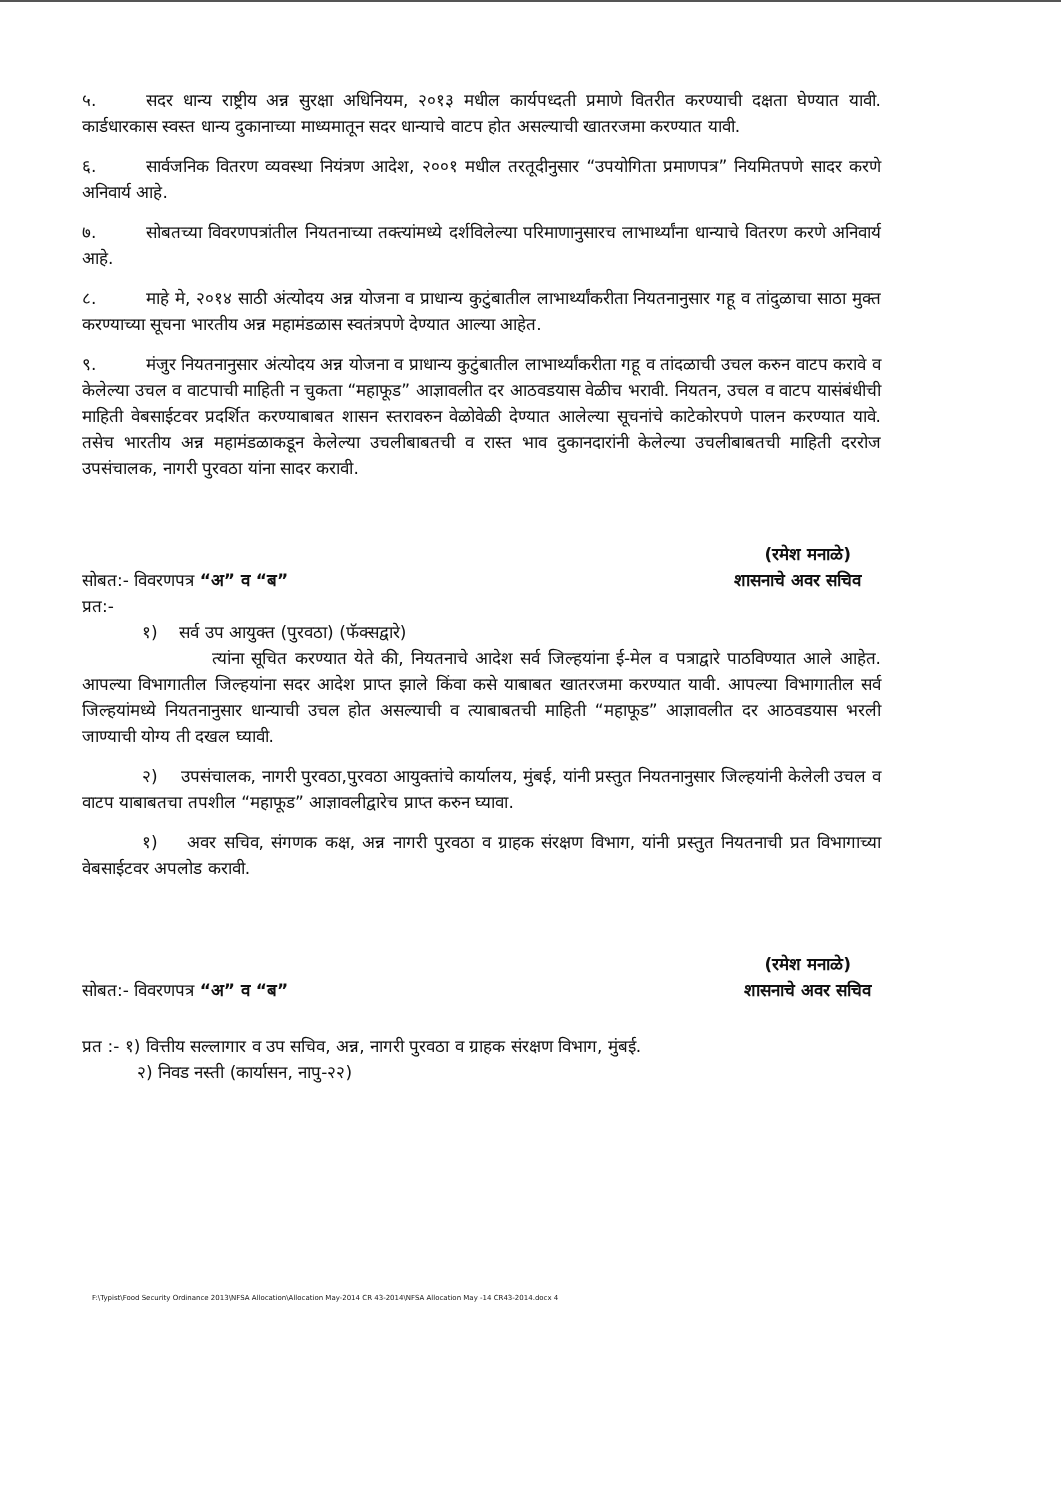५. सदर धान्य राष्ट्रीय अन्न सुरक्षा अधिनियम, २०१३ मधील कार्यपध्दती प्रमाणे वितरीत करण्याची दक्षता घेण्यात यावी. कार्डधारकास स्वस्त धान्य दुकानाच्या माध्यमातून सदर धान्याचे वाटप होत असल्याची खातरजमा करण्यात यावी.
६. सार्वजनिक वितरण व्यवस्था नियंत्रण आदेश, २००१ मधील तरतूदीनुसार “उपयोगिता प्रमाणपत्र” नियमितपणे सादर करणे अनिवार्य आहे.
७. सोबतच्या विवरणपत्रांतील नियतनाच्या तक्त्यांमध्ये दर्शविलेल्या परिमाणानुसारच लाभार्थ्यांना धान्याचे वितरण करणे अनिवार्य आहे.
८. माहे मे, २०१४ साठी अंत्योदय अन्न योजना व प्राधान्य कुटुंबातील लाभार्थ्यांकरीता नियतनानुसार गहू व तांदुळाचा साठा मुक्त करण्याच्या सूचना भारतीय अन्न महामंडळास स्वतंत्रपणे देण्यात आल्या आहेत.
९. मंजुर नियतनानुसार अंत्योदय अन्न योजना व प्राधान्य कुटुंबातील लाभार्थ्यांकरीता गहू व तांदळाची उचल करुन वाटप करावे व केलेल्या उचल व वाटपाची माहिती न चुकता “महाफूड” आज्ञावलीत दर आठवडयास वेळीच भरावी. नियतन, उचल व वाटप यासंबंधीची माहिती वेबसाईटवर प्रदर्शित करण्याबाबत शासन स्तरावरुन वेळोवेळी देण्यात आलेल्या सूचनांचे काटेकोरपणे पालन करण्यात यावे. तसेच भारतीय अन्न महामंडळाकडून केलेल्या उचलीबाबतची व रास्त भाव दुकानदारांनी केलेल्या उचलीबाबतची माहिती दररोज उपसंचालक, नागरी पुरवठा यांना सादर करावी.
(रमेश मनाळे)
सोबत:- विवरणपत्र “अ” व “ब” शासनाचे अवर सचिव
प्रत:-
१) सर्व उप आयुक्त (पुरवठा) (फॅक्सद्वारे)
त्यांना सूचित करण्यात येते की, नियतनाचे आदेश सर्व जिल्हयांना ई-मेल व पत्राद्वारे पाठविण्यात आले आहेत. आपल्या विभागातील जिल्हयांना सदर आदेश प्राप्त झाले किंवा कसे याबाबत खातरजमा करण्यात यावी. आपल्या विभागातील सर्व जिल्हयांमध्ये नियतनानुसार धान्याची उचल होत असल्याची व त्याबाबतची माहिती “महाफूड” आज्ञावलीत दर आठवडयास भरली जाण्याची योग्य ती दखल घ्यावी.
२) उपसंचालक, नागरी पुरवठा,पुरवठा आयुक्तांचे कार्यालय, मुंबई, यांनी प्रस्तुत नियतनानुसार जिल्हयांनी केलेली उचल व वाटप याबाबतचा तपशील “महाफूड” आज्ञावलीद्वारेच प्राप्त करुन घ्यावा.
१) अवर सचिव, संगणक कक्ष, अन्न नागरी पुरवठा व ग्राहक संरक्षण विभाग, यांनी प्रस्तुत नियतनाची प्रत विभागाच्या वेबसाईटवर अपलोड करावी.
(रमेश मनाळे)
सोबत:- विवरणपत्र “अ” व “ब” शासनाचे अवर सचिव
प्रत :- १) वित्तीय सल्लागार व उप सचिव, अन्न, नागरी पुरवठा व ग्राहक संरक्षण विभाग, मुंबई.
२) निवड नस्ती (कार्यासन, नापु-२२)
F:\Typist\Food Security Ordinance 2013\NFSA Allocation\Allocation May-2014 CR 43-2014\NFSA Allocation May -14 CR43-2014.docx 4